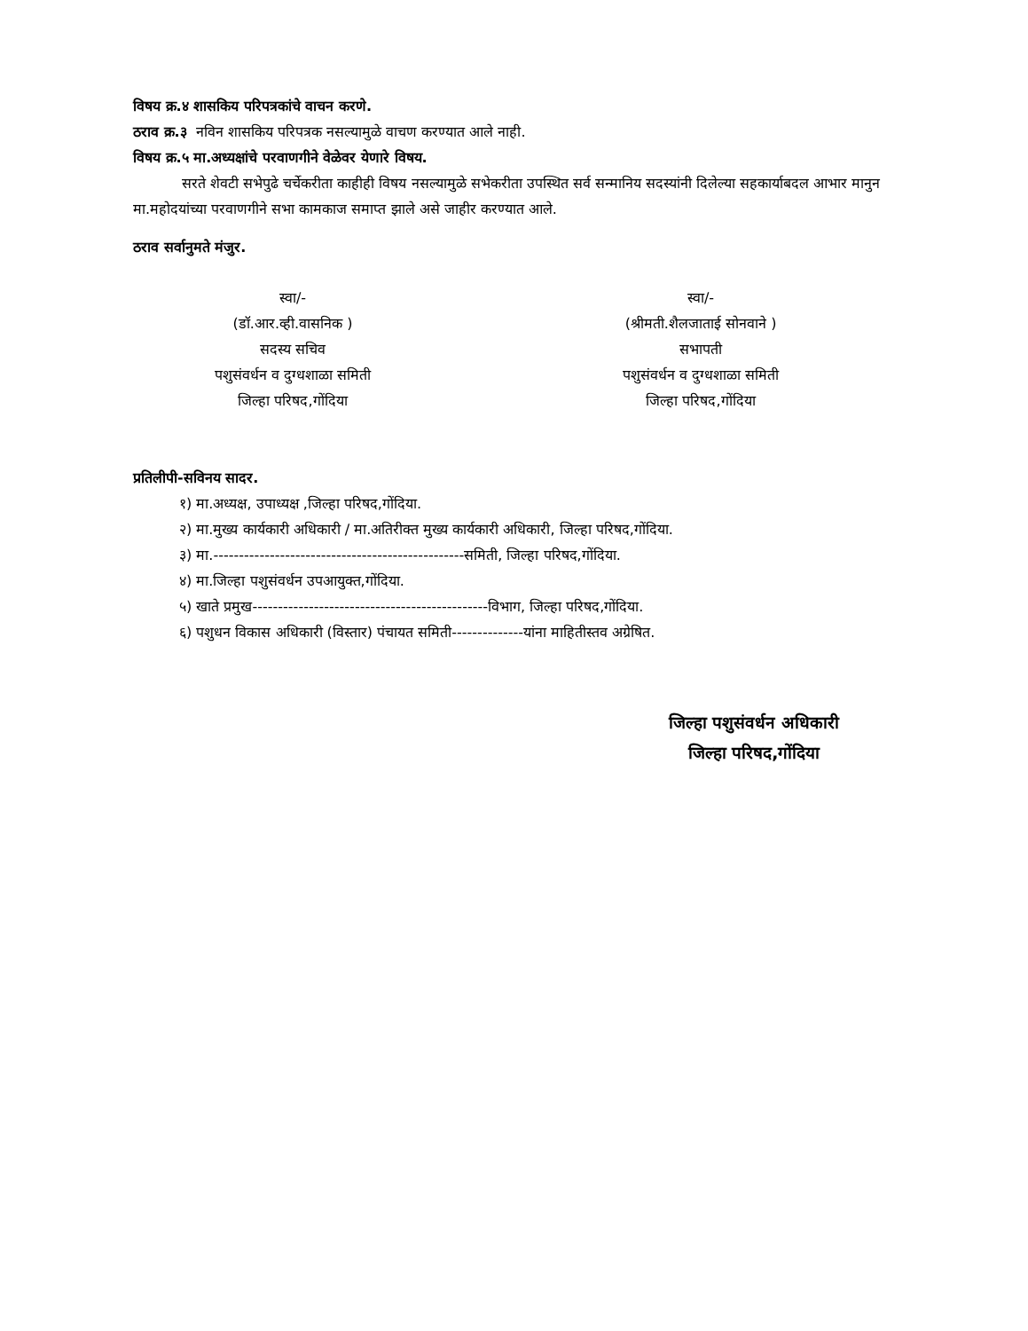विषय क्र.४ शासकिय परिपत्रकांचे वाचन करणे.
ठराव क्र.३ नविन शासकिय परिपत्रक नसल्यामुळे वाचण करण्यात आले नाही.
विषय क्र.५ मा.अध्यक्षांचे परवाणगीने वेळेवर येणारे विषय.
सरते शेवटी सभेपुढे चर्चेकरीता काहीही विषय नसल्यामुळे सभेकरीता उपस्थित सर्व सन्मानिय सदस्यांनी दिलेल्या सहकार्याबदल आभार मानुन मा.महोदयांच्या परवाणगीने सभा कामकाज समाप्त झाले असे जाहीर करण्यात आले.
ठराव सर्वानुमते मंजुर.
स्वा/-
(डॉ.आर.व्ही.वासनिक )
सदस्य सचिव
पशुसंवर्धन व दुग्धशाळा समिती
जिल्हा परिषद,गोंदिया
स्वा/-
(श्रीमती.शैलजाताई सोनवाने )
सभापती
पशुसंवर्धन व दुग्धशाळा समिती
जिल्हा परिषद,गोंदिया
प्रतिलीपी-सविनय सादर.
१) मा.अध्यक्ष, उपाध्यक्ष ,जिल्हा परिषद,गोंदिया.
२) मा.मुख्य कार्यकारी अधिकारी / मा.अतिरीक्त मुख्य कार्यकारी अधिकारी, जिल्हा परिषद,गोंदिया.
३) मा.-------------------------------------------------समिती, जिल्हा परिषद,गोंदिया.
४) मा.जिल्हा पशुसंवर्धन उपआयुक्त,गोंदिया.
५) खाते प्रमुख----------------------------------------------विभाग, जिल्हा परिषद,गोंदिया.
६) पशुधन विकास अधिकारी (विस्तार) पंचायत समिती--------------यांना माहितीस्तव अग्रेषित.
जिल्हा पशुसंवर्धन अधिकारी
जिल्हा परिषद,गोंदिया